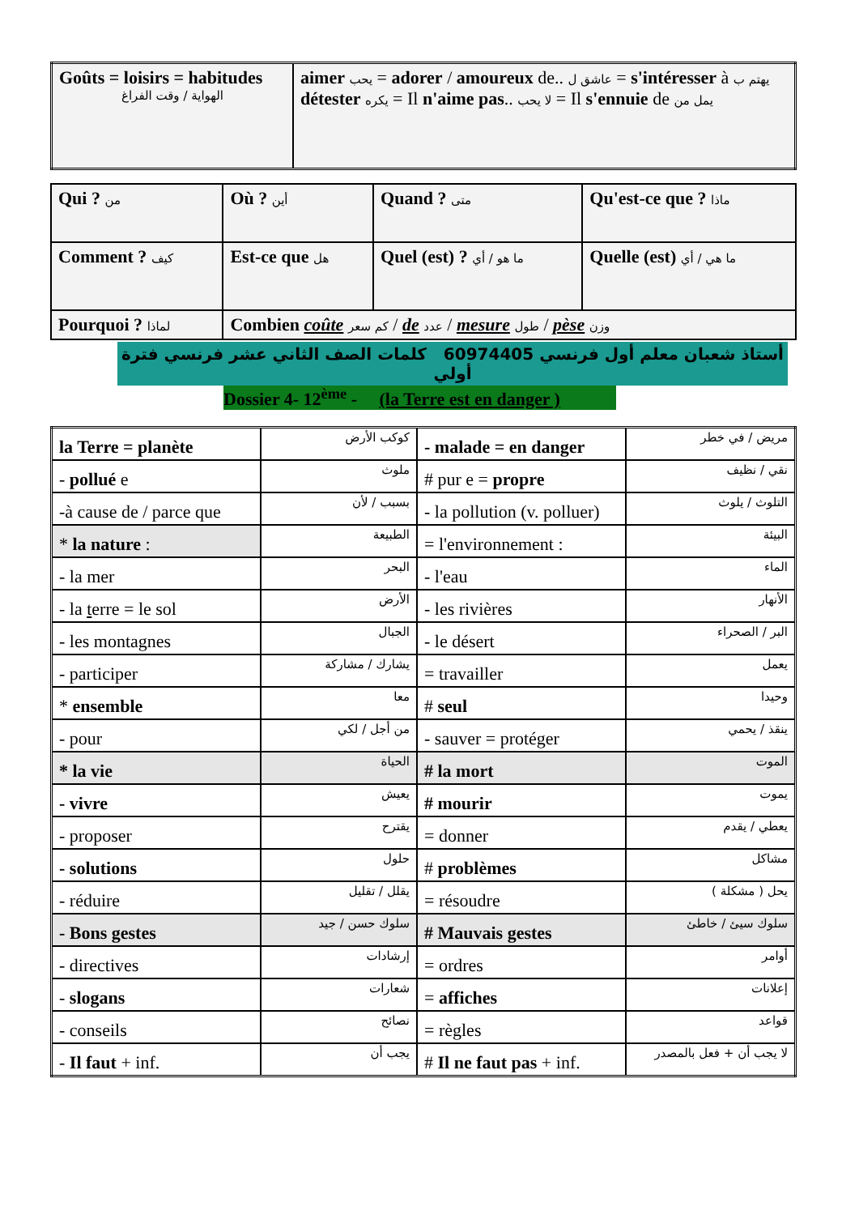| Goûts = loisirs = habitudes الهواية / وقت الفراغ | aimer يحب = adorer / amoureux de.. عاشق ل = s'intéresser à يهتم ب détester يكره = Il n'aime pas .. لا يحب = Il s'ennuie de يمل من |
| Qui ? من | Où ? أين | Quand ? متى | Qu'est-ce que ? ماذا |
| Comment ? كيف | Est-ce que هل | Quel (est) ? ما هو / أي | Quelle (est) ما هي / أي |
| Pourquoi ? لماذا | Combien coûte كم سعر / de عدد / mesure طول / pèse وزن | | |
أستاذ شعبان معلم أول فرنسي 60974405 كلمات الصف الثاني عشر فرنسي فترة أولي
Dossier 4- 12<sup>ème</sup> - (la Terre est en danger )
| la Terre = planète | كوكب الأرض | - malade = en danger | مريض / في خطر |
| - pollué e | ملوث | # pur e = propre | نقي / نظيف |
| -à cause de / parce que | بسبب / لأن | - la pollution (v. polluer) | التلوث / يلوث |
| * la nature : | الطبيعة | = l'environnement : | البيئة |
| - la mer | البحر | - l'eau | الماء |
| - la t erre = le sol | الأرض | - les rivières | الأنهار |
| - les montagnes | الجبال | - le désert | البر / الصحراء |
| - participer | يشارك / مشاركة | = travailler | يعمل |
| * ensemble | معا | # seul | وحيدا |
| - pour | من أجل / لكي | - sauver = protéger | ينقذ / يحمي |
| * la vie | الحياة | # la mort | الموت |
| - vivre | يعيش | # mourir | يموت |
| - proposer | يقترح | = donner | يعطي / يقدم |
| - solutions | حلول | # problèmes | مشاكل |
| - réduire | يقلل / تقليل | = résoudre | يحل ( مشكلة ) |
| - Bons gestes | سلوك حسن / جيد | # Mauvais gestes | سلوك سيئ / خاطئ |
| - directives | إرشادات | = ordres | أوامر |
| - slogans | شعارات | = affiches | إعلانات |
| - conseils | نصائح | = règles | قواعد |
| - Il faut + inf. | يجب أن | # Il ne faut pas + inf. | لا يجب أن + فعل بالمصدر |